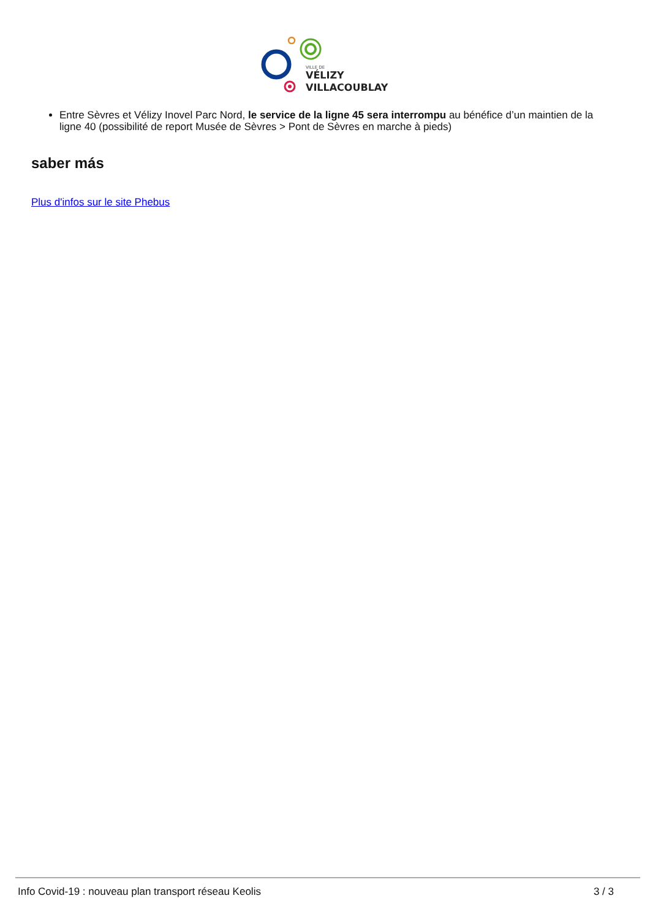VILLE DE
VÉLIZY
VILLACOUBLAY
Entre Sèvres et Vélizy Inovel Parc Nord, le service de la ligne 45 sera interrompu au bénéfice d’un maintien de la ligne 40 (possibilité de report Musée de Sèvres > Pont de Sèvres en marche à pieds)
saber más
Plus d'infos sur le site Phebus
Info Covid-19 : nouveau plan transport réseau Keolis 3 / 3